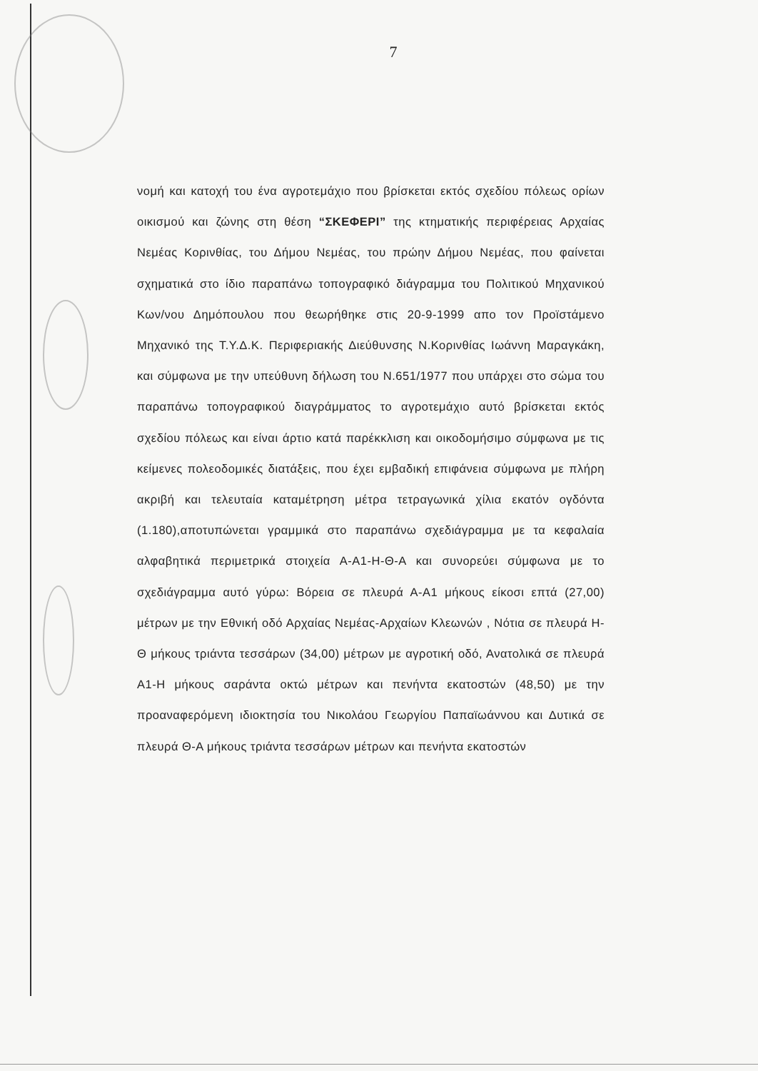7
νομή και κατοχή του ένα αγροτεμάχιο που βρίσκεται εκτός σχεδίου πόλεως ορίων οικισμού και ζώνης στη θέση “ΣΚΕΦΕΡΙ” της κτηματικής περιφέρειας Αρχαίας Νεμέας Κορινθίας, του Δήμου Νεμέας, του πρώην Δήμου Νεμέας, που φαίνεται σχηματικά στο ίδιο παραπάνω τοπογραφικό διάγραμμα του Πολιτικού Μηχανικού Κων/νου Δημόπουλου που θεωρήθηκε στις 20-9-1999 απο τον Προϊστάμενο Μηχανικό της Τ.Υ.Δ.Κ. Περιφεριακής Διεύθυνσης Ν.Κορινθίας Ιωάννη Μαραγκάκη, και σύμφωνα με την υπεύθυνη δήλωση του Ν.651/1977 που υπάρχει στο σώμα του παραπάνω τοπογραφικού διαγράμματος το αγροτεμάχιο αυτό βρίσκεται εκτός σχεδίου πόλεως και είναι άρτιο κατά παρέκκλιση και οικοδομήσιμο σύμφωνα με τις κείμενες πολεοδομικές διατάξεις, που έχει εμβαδική επιφάνεια σύμφωνα με πλήρη ακριβή και τελευταία καταμέτρηση μέτρα τετραγωνικά χίλια εκατόν ογδόντα (1.180),αποτυπώνεται γραμμικά στο παραπάνω σχεδιάγραμμα με τα κεφαλαία αλφαβητικά περιμετρικά στοιχεία Α-Α1-Η-Θ-Α και συνορεύει σύμφωνα με το σχεδιάγραμμα αυτό γύρω: Βόρεια σε πλευρά Α-Α1 μήκους είκοσι επτά (27,00) μέτρων με την Εθνική οδό Αρχαίας Νεμέας-Αρχαίων Κλεωνών , Νότια σε πλευρά Η-Θ μήκους τριάντα τεσσάρων (34,00) μέτρων με αγροτική οδό, Ανατολικά σε πλευρά Α1-Η μήκους σαράντα οκτώ μέτρων και πενήντα εκατοστών (48,50) με την προαναφερόμενη ιδιοκτησία του Νικολάου Γεωργίου Παπαϊωάννου και Δυτικά σε πλευρά Θ-Α μήκους τριάντα τεσσάρων μέτρων και πενήντα εκατοστών